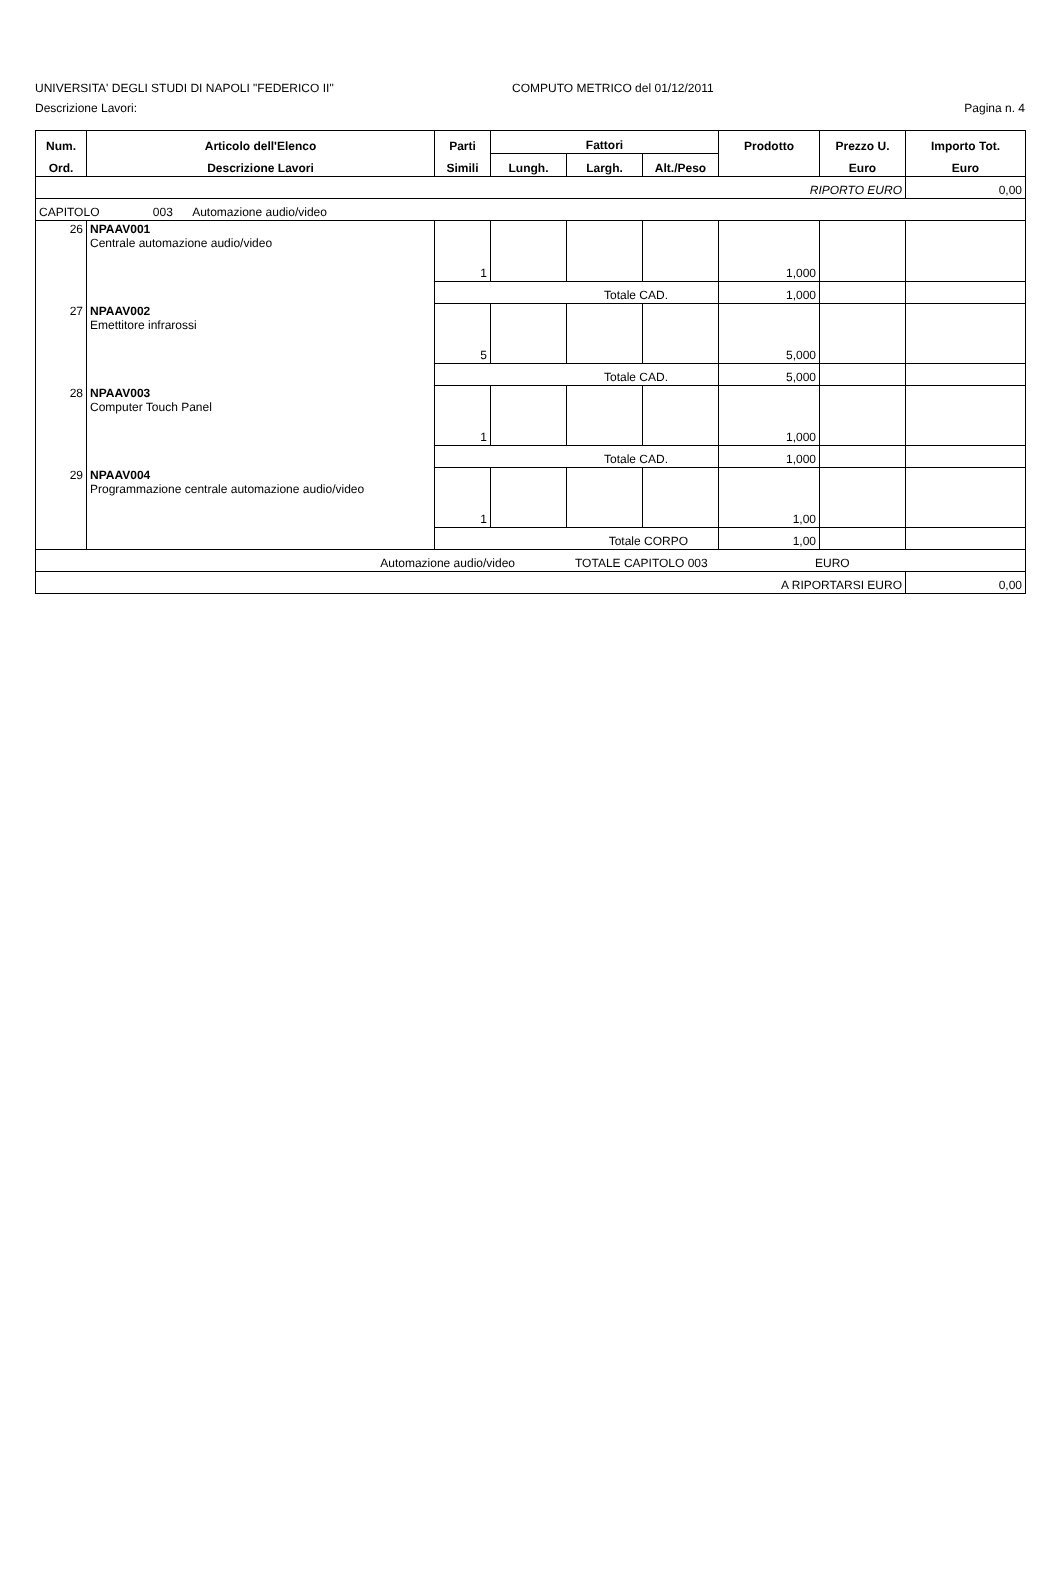UNIVERSITA' DEGLI STUDI DI NAPOLI "FEDERICO II" COMPUTO METRICO del 01/12/2011
Descrizione Lavori: Pagina n. 4
| Num. | Articolo dell'Elenco | Parti | Fattori | | | Prodotto | Prezzo U. | Importo Tot. |
| --- | --- | --- | --- | --- | --- | --- | --- | --- |
| Ord. | Descrizione Lavori | Simili | Lungh. | Largh. | Alt./Peso | | Euro | Euro |
| RIPORTO EURO | | | | | | | | 0,00 |
| CAPITOLO 003 Automazione audio/video | | | | | | | | |
| 26 | NPAAV001 Centrale automazione audio/video | 1 | | | | 1,000 | | |
| | | Totale CAD. | | | | 1,000 | | |
| 27 | NPAAV002 Emettitore infrarossi | 5 | | | | 5,000 | | |
| | | Totale CAD. | | | | 5,000 | | |
| 28 | NPAAV003 Computer Touch Panel | 1 | | | | 1,000 | | |
| | | Totale CAD. | | | | 1,000 | | |
| 29 | NPAAV004 Programmazione centrale automazione audio/video | 1 | | | | 1,00 | | |
| | | Totale CORPO | | | | 1,00 | | |
| Automazione audio/video TOTALE CAPITOLO 003 EURO | | | | | | | | |
| A RIPORTARSI EURO | | | | | | | | 0,00 |